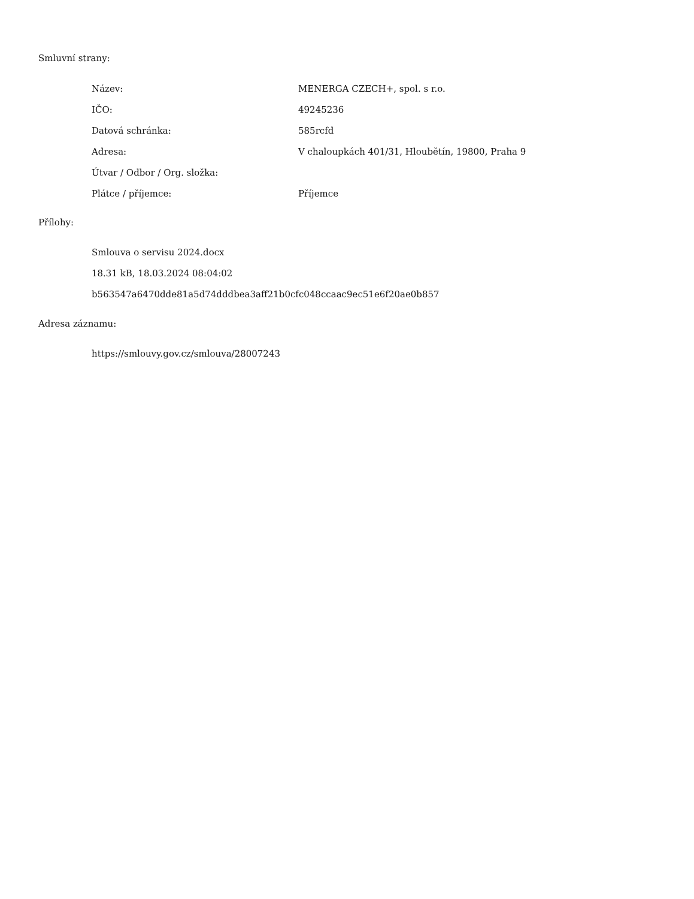Smluvní strany:
| Název: | MENERGA CZECH+, spol. s r.o. |
| IČO: | 49245236 |
| Datová schránka: | 585rcfd |
| Adresa: | V chaloupkách 401/31, Hloubětín, 19800, Praha 9 |
| Útvar / Odbor / Org. složka: | |
| Plátce / příjemce: | Příjemce |
Přílohy:
Smlouva o servisu 2024.docx
18.31 kB, 18.03.2024 08:04:02
b563547a6470dde81a5d74dddbea3aff21b0cfc048ccaac9ec51e6f20ae0b857
Adresa záznamu:
https://smlouvy.gov.cz/smlouva/28007243